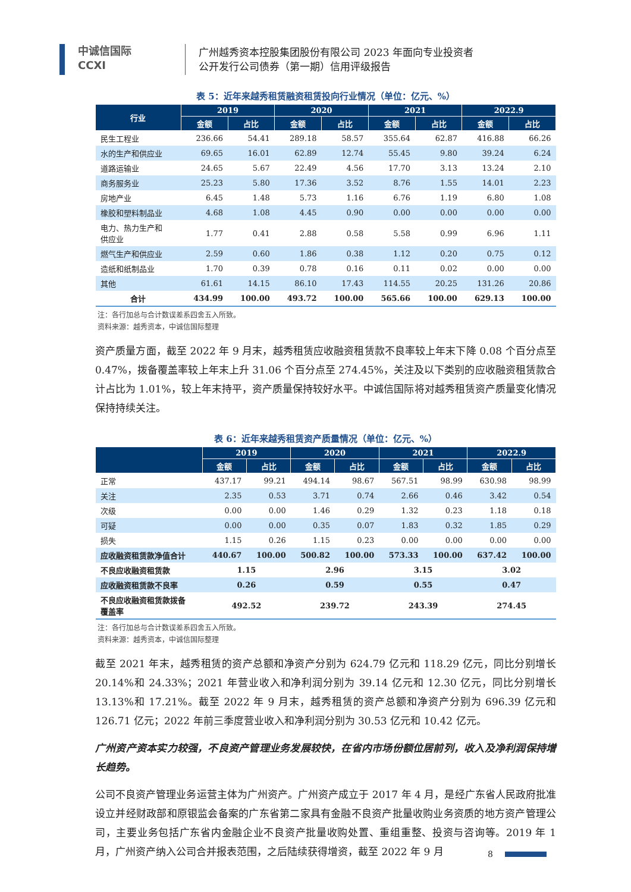中诚信国际
CCXI
广州越秀资本控股集团股份有限公司 2023 年面向专业投资者
公开发行公司债券（第一期）信用评级报告
表 5：近年来越秀租赁融资租赁投向行业情况（单位：亿元、%）
| 行业 | 2019 | | 2020 | | 2021 | | 2022.9 | |
| --- | --- | --- | --- | --- | --- | --- | --- | --- |
| | 金额 | 占比 | 金额 | 占比 | 金额 | 占比 | 金额 | 占比 |
| 民生工程业 | 236.66 | 54.41 | 289.18 | 58.57 | 355.64 | 62.87 | 416.88 | 66.26 |
| 水的生产和供应业 | 69.65 | 16.01 | 62.89 | 12.74 | 55.45 | 9.80 | 39.24 | 6.24 |
| 道路运输业 | 24.65 | 5.67 | 22.49 | 4.56 | 17.70 | 3.13 | 13.24 | 2.10 |
| 商务服务业 | 25.23 | 5.80 | 17.36 | 3.52 | 8.76 | 1.55 | 14.01 | 2.23 |
| 房地产业 | 6.45 | 1.48 | 5.73 | 1.16 | 6.76 | 1.19 | 6.80 | 1.08 |
| 橡胶和塑料制品业 | 4.68 | 1.08 | 4.45 | 0.90 | 0.00 | 0.00 | 0.00 | 0.00 |
| 电力、热力生产和 供应业 | 1.77 | 0.41 | 2.88 | 0.58 | 5.58 | 0.99 | 6.96 | 1.11 |
| 燃气生产和供应业 | 2.59 | 0.60 | 1.86 | 0.38 | 1.12 | 0.20 | 0.75 | 0.12 |
| 造纸和纸制品业 | 1.70 | 0.39 | 0.78 | 0.16 | 0.11 | 0.02 | 0.00 | 0.00 |
| 其他 | 61.61 | 14.15 | 86.10 | 17.43 | 114.55 | 20.25 | 131.26 | 20.86 |
| 合计 | 434.99 | 100.00 | 493.72 | 100.00 | 565.66 | 100.00 | 629.13 | 100.00 |
注：各行加总与合计数误差系四舍五入所致。
资料来源：越秀资本，中诚信国际整理
资产质量方面，截至 2022 年 9 月末，越秀租赁应收融资租赁款不良率较上年末下降 0.08 个百分点至 0.47%，拨备覆盖率较上年末上升 31.06 个百分点至 274.45%，关注及以下类别的应收融资租赁款合计占比为 1.01%，较上年末持平，资产质量保持较好水平。中诚信国际将对越秀租赁资产质量变化情况保持持续关注。
表 6：近年来越秀租赁资产质量情况（单位：亿元、%）
| | 2019 | | 2020 | | 2021 | | 2022.9 | |
| --- | --- | --- | --- | --- | --- | --- | --- | --- |
| | 金额 | 占比 | 金额 | 占比 | 金额 | 占比 | 金额 | 占比 |
| 正常 | 437.17 | 99.21 | 494.14 | 98.67 | 567.51 | 98.99 | 630.98 | 98.99 |
| 关注 | 2.35 | 0.53 | 3.71 | 0.74 | 2.66 | 0.46 | 3.42 | 0.54 |
| 次级 | 0.00 | 0.00 | 1.46 | 0.29 | 1.32 | 0.23 | 1.18 | 0.18 |
| 可疑 | 0.00 | 0.00 | 0.35 | 0.07 | 1.83 | 0.32 | 1.85 | 0.29 |
| 损失 | 1.15 | 0.26 | 1.15 | 0.23 | 0.00 | 0.00 | 0.00 | 0.00 |
| 应收融资租赁款净值合计 | 440.67 | 100.00 | 500.82 | 100.00 | 573.33 | 100.00 | 637.42 | 100.00 |
| 不良应收融资租赁款 | 1.15 | | 2.96 | | 3.15 | | 3.02 | |
| 应收融资租赁款不良率 | 0.26 | | 0.59 | | 0.55 | | 0.47 | |
| 不良应收融资租赁款拨备 覆盖率 | 492.52 | | 239.72 | | 243.39 | | 274.45 | |
注：各行加总与合计数误差系四舍五入所致。
资料来源：越秀资本，中诚信国际整理
截至 2021 年末，越秀租赁的资产总额和净资产分别为 624.79 亿元和 118.29 亿元，同比分别增长 20.14%和 24.33%；2021 年营业收入和净利润分别为 39.14 亿元和 12.30 亿元，同比分别增长 13.13%和 17.21%。截至 2022 年 9 月末，越秀租赁的资产总额和净资产分别为 696.39 亿元和 126.71 亿元；2022 年前三季度营业收入和净利润分别为 30.53 亿元和 10.42 亿元。
广州资产资本实力较强，不良资产管理业务发展较快，在省内市场份额位居前列，收入及净利润保持增长趋势。
公司不良资产管理业务运营主体为广州资产。广州资产成立于 2017 年 4 月，是经广东省人民政府批准设立并经财政部和原银监会备案的广东省第二家具有金融不良资产批量收购业务资质的地方资产管理公司，主要业务包括广东省内金融企业不良资产批量收购处置、重组重整、投资与咨询等。2019 年 1 月，广州资产纳入公司合并报表范围，之后陆续获得增资，截至 2022 年 9 月
8